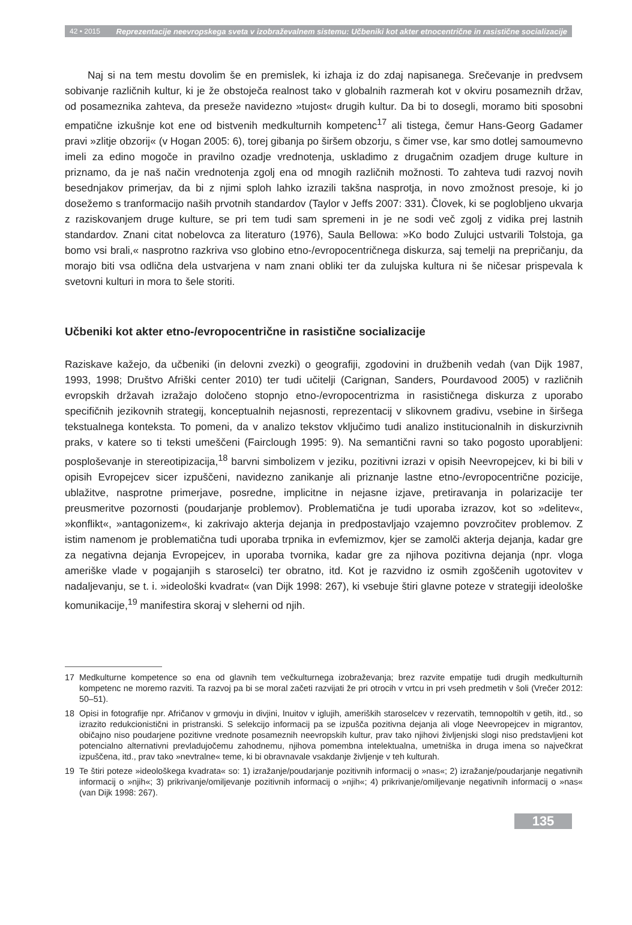42 • 2015 Reprezentacije neevropskega sveta v izobraževalnem sistemu: Učbeniki kot akter etnocentrične in rasistične socializacije
Naj si na tem mestu dovolim še en premislek, ki izhaja iz do zdaj napisanega. Srečevanje in predvsem sobivanje različnih kultur, ki je že obstoječa realnost tako v globalnih razmerah kot v okviru posameznih držav, od posameznika zahteva, da preseže navidezno »tujost« drugih kultur. Da bi to dosegli, moramo biti sposobni empatične izkušnje kot ene od bistvenih medkulturnih kompetenc<sup>17</sup> ali tistega, čemur Hans-Georg Gadamer pravi »zlitje obzorij« (v Hogan 2005: 6), torej gibanja po širšem obzorju, s čimer vse, kar smo dotlej samoumevno imeli za edino mogoče in pravilno ozadje vrednotenja, uskladimo z drugačnim ozadjem druge kulture in priznamo, da je naš način vrednotenja zgolj ena od mnogih različnih možnosti. To zahteva tudi razvoj novih besednjakov primerjav, da bi z njimi sploh lahko izrazili takšna nasprotja, in novo zmožnost presoje, ki jo dosežemo s tranformacijo naših prvotnih standardov (Taylor v Jeffs 2007: 331). Človek, ki se poglobljeno ukvarja z raziskovanjem druge kulture, se pri tem tudi sam spremeni in je ne sodi več zgolj z vidika prej lastnih standardov. Znani citat nobelovca za literaturo (1976), Saula Bellowa: »Ko bodo Zulujci ustvarili Tolstoja, ga bomo vsi brali,« nasprotno razkriva vso globino etno-/evropocentričnega diskurza, saj temelji na prepričanju, da morajo biti vsa odlična dela ustvarjena v nam znani obliki ter da zulujska kultura ni še ničesar prispevala k svetovni kulturi in mora to šele storiti.
Učbeniki kot akter etno-/evropocentrične in rasistične socializacije
Raziskave kažejo, da učbeniki (in delovni zvezki) o geografiji, zgodovini in družbenih vedah (van Dijk 1987, 1993, 1998; Društvo Afriški center 2010) ter tudi učitelji (Carignan, Sanders, Pourdavood 2005) v različnih evropskih državah izražajo določeno stopnjo etno-/evropocentrizma in rasističnega diskurza z uporabo specifičnih jezikovnih strategij, konceptualnih nejasnosti, reprezentacij v slikovnem gradivu, vsebine in širšega tekstualnega konteksta. To pomeni, da v analizo tekstov vključimo tudi analizo institucionalnih in diskurzivnih praks, v katere so ti teksti umeščeni (Fairclough 1995: 9). Na semantični ravni so tako pogosto uporabljeni: posploševanje in stereotipizacija,<sup>18</sup> barvni simbolizem v jeziku, pozitivni izrazi v opisih Neevropejcev, ki bi bili v opisih Evropejcev sicer izpuščeni, navidezno zanikanje ali priznanje lastne etno-/evropocentrične pozicije, ublažitve, nasprotne primerjave, posredne, implicitne in nejasne izjave, pretiravanja in polarizacije ter preusmeritve pozornosti (poudarjanje problemov). Problematična je tudi uporaba izrazov, kot so »delitev«, »konflikt«, »antagonizem«, ki zakrivajo akterja dejanja in predpostavljajo vzajemno povzročitev problemov. Z istim namenom je problematična tudi uporaba trpnika in evfemizmov, kjer se zamolči akterja dejanja, kadar gre za negativna dejanja Evropejcev, in uporaba tvornika, kadar gre za njihova pozitivna dejanja (npr. vloga ameriške vlade v pogajanjih s staroselci) ter obratno, itd. Kot je razvidno iz osmih zgoščenih ugotovitev v nadaljevanju, se t. i. »ideološki kvadrat« (van Dijk 1998: 267), ki vsebuje štiri glavne poteze v strategiji ideološke komunikacije,<sup>19</sup> manifestira skoraj v sleherni od njih.
17 Medkulturne kompetence so ena od glavnih tem večkulturnega izobraževanja; brez razvite empatije tudi drugih medkulturnih kompetenc ne moremo razviti. Ta razvoj pa bi se moral začeti razvijati že pri otrocih v vrtcu in pri vseh predmetih v šoli (Vrečer 2012: 50–51).
18 Opisi in fotografije npr. Afričanov v grmovju in divjini, Inuitov v iglujih, ameriških staroselcev v rezervatih, temnopoltih v getih, itd., so izrazito redukcionistični in pristranski. S selekcijo informacij pa se izpušča pozitivna dejanja ali vloge Neevropejcev in migrantov, običajno niso poudarjene pozitivne vrednote posameznih neevropskih kultur, prav tako njihovi življenjski slogi niso predstavljeni kot potencialno alternativni prevladujočemu zahodnemu, njihova pomembna intelektualna, umetniška in druga imena so največkrat izpuščena, itd., prav tako »nevtralne« teme, ki bi obravnavale vsakdanje življenje v teh kulturah.
19 Te štiri poteze »ideološkega kvadrata« so: 1) izražanje/poudarjanje pozitivnih informacij o »nas«; 2) izražanje/poudarjanje negativnih informacij o »njih«; 3) prikrivanje/omiljevanje pozitivnih informacij o »njih«; 4) prikrivanje/omiljevanje negativnih informacij o »nas« (van Dijk 1998: 267).
135